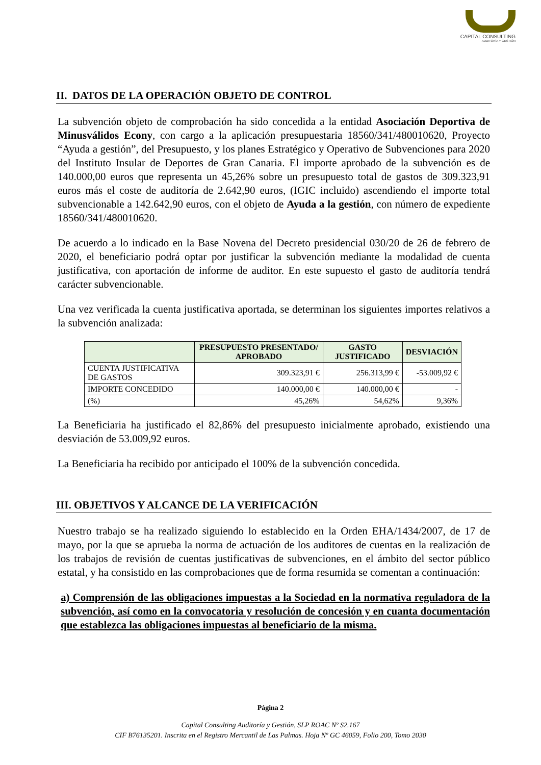CAPITAL CONSULTING
AUDITORÍA Y GESTIÓN
II. DATOS DE LA OPERACIÓN OBJETO DE CONTROL
La subvención objeto de comprobación ha sido concedida a la entidad Asociación Deportiva de Minusválidos Econy, con cargo a la aplicación presupuestaria 18560/341/480010620, Proyecto “Ayuda a gestión”, del Presupuesto, y los planes Estratégico y Operativo de Subvenciones para 2020 del Instituto Insular de Deportes de Gran Canaria. El importe aprobado de la subvención es de 140.000,00 euros que representa un 45,26% sobre un presupuesto total de gastos de 309.323,91 euros más el coste de auditoría de 2.642,90 euros, (IGIC incluido) ascendiendo el importe total subvencionable a 142.642,90 euros, con el objeto de Ayuda a la gestión, con número de expediente 18560/341/480010620.
De acuerdo a lo indicado en la Base Novena del Decreto presidencial 030/20 de 26 de febrero de 2020, el beneficiario podrá optar por justificar la subvención mediante la modalidad de cuenta justificativa, con aportación de informe de auditor. En este supuesto el gasto de auditoría tendrá carácter subvencionable.
Una vez verificada la cuenta justificativa aportada, se determinan los siguientes importes relativos a la subvención analizada:
| | PRESUPUESTO PRESENTADO/ APROBADO | GASTO JUSTIFICADO | DESVIACIÓN |
| --- | --- | --- | --- |
| CUENTA JUSTIFICATIVA DE GASTOS | 309.323,91 € | 256.313,99 € | -53.009,92 € |
| IMPORTE CONCEDIDO | 140.000,00 € | 140.000,00 € | - |
| (%) | 45,26% | 54,62% | 9,36% |
La Beneficiaria ha justificado el 82,86% del presupuesto inicialmente aprobado, existiendo una desviación de 53.009,92 euros.
La Beneficiaria ha recibido por anticipado el 100% de la subvención concedida.
III. OBJETIVOS Y ALCANCE DE LA VERIFICACIÓN
Nuestro trabajo se ha realizado siguiendo lo establecido en la Orden EHA/1434/2007, de 17 de mayo, por la que se aprueba la norma de actuación de los auditores de cuentas en la realización de los trabajos de revisión de cuentas justificativas de subvenciones, en el ámbito del sector público estatal, y ha consistido en las comprobaciones que de forma resumida se comentan a continuación:
a) Comprensión de las obligaciones impuestas a la Sociedad en la normativa reguladora de la subvención, así como en la convocatoria y resolución de concesión y en cuanta documentación que establezca las obligaciones impuestas al beneficiario de la misma.
Página 2
Capital Consulting Auditoría y Gestión, SLP ROAC Nº S2.167
CIF B76135201. Inscrita en el Registro Mercantil de Las Palmas. Hoja Nº GC 46059, Folio 200, Tomo 2030